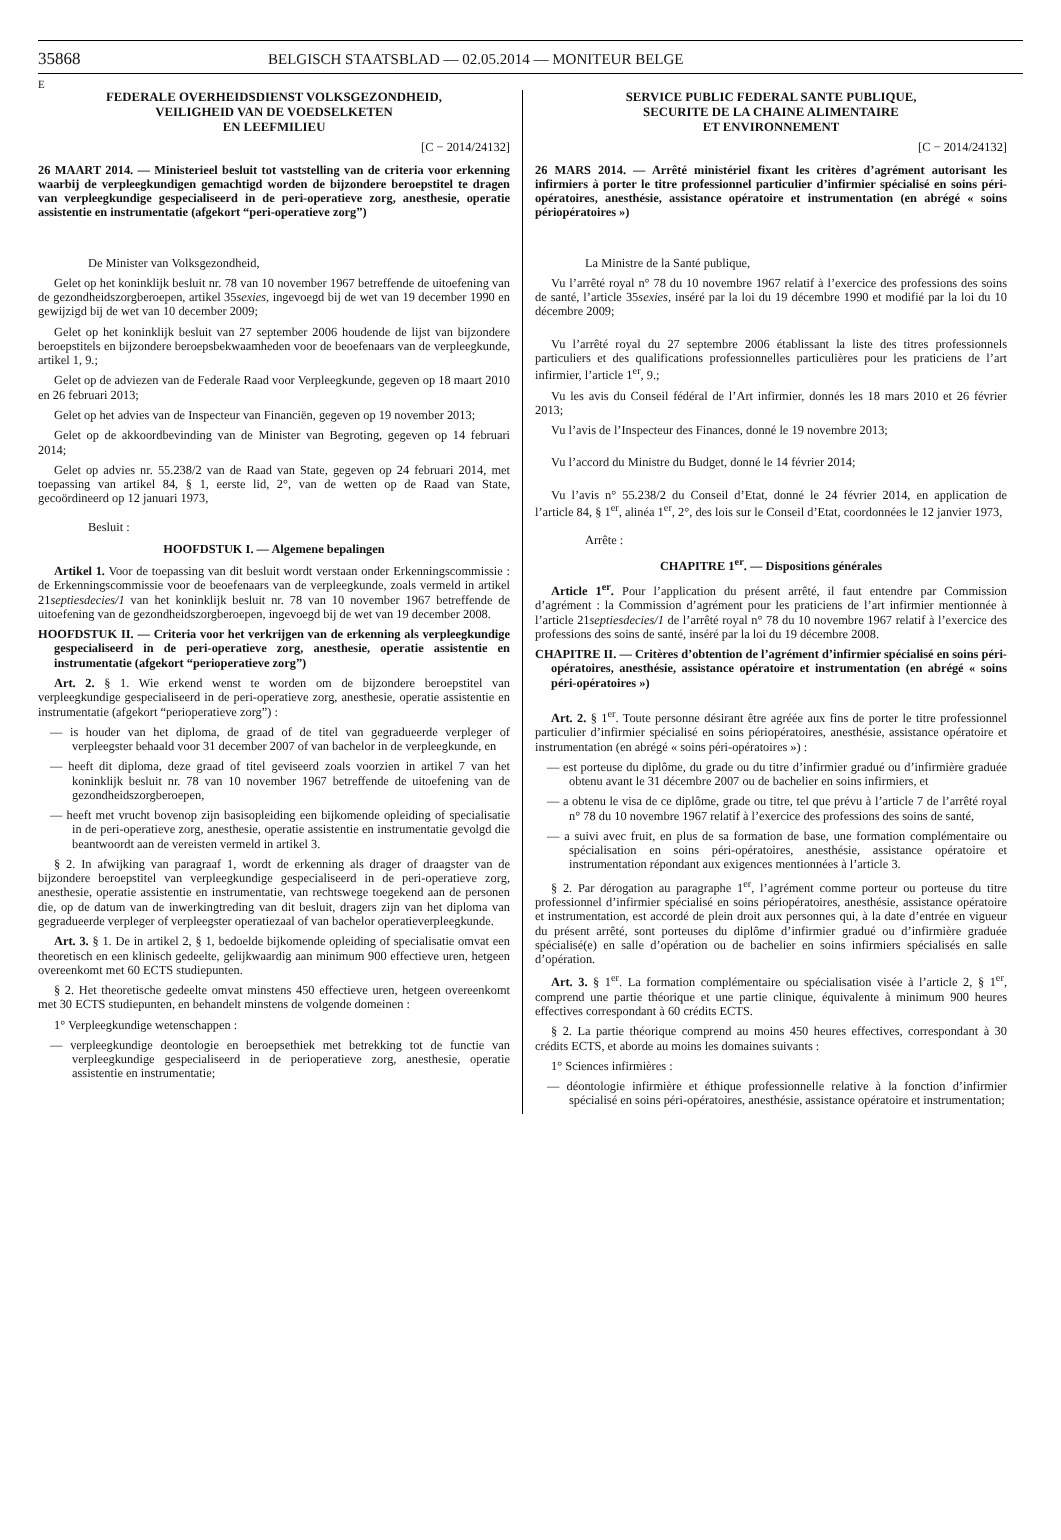35868 BELGISCH STAATSBLAD — 02.05.2014 — MONITEUR BELGE
E
FEDERALE OVERHEIDSDIENST VOLKSGEZONDHEID,
VEILIGHEID VAN DE VOEDSELKETEN
EN LEEFMILIEU
[C − 2014/24132]
26 MAART 2014. — Ministerieel besluit tot vaststelling van de criteria voor erkenning waarbij de verpleegkundigen gemachtigd worden de bijzondere beroepstitel te dragen van verpleegkundige gespecialiseerd in de peri-operatieve zorg, anesthesie, operatie assistentie en instrumentatie (afgekort “peri-operatieve zorg”)
De Minister van Volksgezondheid,
Gelet op het koninklijk besluit nr. 78 van 10 november 1967 betreffende de uitoefening van de gezondheidszorgberoepen, artikel 35sexies, ingevoegd bij de wet van 19 december 1990 en gewijzigd bij de wet van 10 december 2009;
Gelet op het koninklijk besluit van 27 september 2006 houdende de lijst van bijzondere beroepstitels en bijzondere beroepsbekwaamheden voor de beoefenaars van de verpleegkunde, artikel 1, 9.;
Gelet op de adviezen van de Federale Raad voor Verpleegkunde, gegeven op 18 maart 2010 en 26 februari 2013;
Gelet op het advies van de Inspecteur van Financiën, gegeven op 19 november 2013;
Gelet op de akkoordbevinding van de Minister van Begroting, gegeven op 14 februari 2014;
Gelet op advies nr. 55.238/2 van de Raad van State, gegeven op 24 februari 2014, met toepassing van artikel 84, § 1, eerste lid, 2°, van de wetten op de Raad van State, gecoördineerd op 12 januari 1973,
Besluit :
HOOFDSTUK I. — Algemene bepalingen
Artikel 1. Voor de toepassing van dit besluit wordt verstaan onder Erkenningscommissie : de Erkenningscommissie voor de beoefenaars van de verpleegkunde, zoals vermeld in artikel 21septiesdecies/1 van het koninklijk besluit nr. 78 van 10 november 1967 betreffende de uitoefening van de gezondheidszorgberoepen, ingevoegd bij de wet van 19 december 2008.
HOOFDSTUK II. — Criteria voor het verkrijgen van de erkenning als verpleegkundige gespecialiseerd in de peri-operatieve zorg, anesthesie, operatie assistentie en instrumentatie (afgekort “perioperatieve zorg”)
Art. 2. § 1. Wie erkend wenst te worden om de bijzondere beroepstitel van verpleegkundige gespecialiseerd in de peri-operatieve zorg, anesthesie, operatie assistentie en instrumentatie (afgekort “perioperatieve zorg”) :
— is houder van het diploma, de graad of de titel van gegradueerde verpleger of verpleegster behaald voor 31 december 2007 of van bachelor in de verpleegkunde, en
— heeft dit diploma, deze graad of titel geviseerd zoals voorzien in artikel 7 van het koninklijk besluit nr. 78 van 10 november 1967 betreffende de uitoefening van de gezondheidszorgberoepen,
— heeft met vrucht bovenop zijn basisopleiding een bijkomende opleiding of specialisatie in de peri-operatieve zorg, anesthesie, operatie assistentie en instrumentatie gevolgd die beantwoordt aan de vereisten vermeld in artikel 3.
§ 2. In afwijking van paragraaf 1, wordt de erkenning als drager of draagster van de bijzondere beroepstitel van verpleegkundige gespecialiseerd in de peri-operatieve zorg, anesthesie, operatie assistentie en instrumentatie, van rechtswege toegekend aan de personen die, op de datum van de inwerkingtreding van dit besluit, dragers zijn van het diploma van gegradueerde verpleger of verpleegster operatiezaal of van bachelor operatieverpleegkunde.
Art. 3. § 1. De in artikel 2, § 1, bedoelde bijkomende opleiding of specialisatie omvat een theoretisch en een klinisch gedeelte, gelijkwaardig aan minimum 900 effectieve uren, hetgeen overeenkomt met 60 ECTS studiepunten.
§ 2. Het theoretische gedeelte omvat minstens 450 effectieve uren, hetgeen overeenkomt met 30 ECTS studiepunten, en behandelt minstens de volgende domeinen :
1° Verpleegkundige wetenschappen :
— verpleegkundige deontologie en beroepsethiek met betrekking tot de functie van verpleegkundige gespecialiseerd in de perioperatieve zorg, anesthesie, operatie assistentie en instrumentatie;
SERVICE PUBLIC FEDERAL SANTE PUBLIQUE,
SECURITE DE LA CHAINE ALIMENTAIRE
ET ENVIRONNEMENT
[C − 2014/24132]
26 MARS 2014. — Arrêté ministériel fixant les critères d’agrément autorisant les infirmiers à porter le titre professionnel particulier d’infirmier spécialisé en soins péri-opératoires, anesthésie, assistance opératoire et instrumentation (en abrégé « soins périopératoires »)
La Ministre de la Santé publique,
Vu l’arrêté royal n° 78 du 10 novembre 1967 relatif à l’exercice des professions des soins de santé, l’article 35sexies, inséré par la loi du 19 décembre 1990 et modifié par la loi du 10 décembre 2009;
Vu l’arrêté royal du 27 septembre 2006 établissant la liste des titres professionnels particuliers et des qualifications professionnelles particulières pour les praticiens de l’art infirmier, l’article 1<sup>er</sup>, 9.;
Vu les avis du Conseil fédéral de l’Art infirmier, donnés les 18 mars 2010 et 26 février 2013;
Vu l’avis de l’Inspecteur des Finances, donné le 19 novembre 2013;
Vu l’accord du Ministre du Budget, donné le 14 février 2014;
Vu l’avis n° 55.238/2 du Conseil d’Etat, donné le 24 février 2014, en application de l’article 84, § 1<sup>er</sup>, alinéa 1<sup>er</sup>, 2°, des lois sur le Conseil d’Etat, coordonnées le 12 janvier 1973,
Arrête :
CHAPITRE 1<sup>er</sup>. — Dispositions générales
Article 1<sup>er</sup>. Pour l’application du présent arrêté, il faut entendre par Commission d’agrément : la Commission d’agrément pour les praticiens de l’art infirmier mentionnée à l’article 21septiesdecies/1 de l’arrêté royal n° 78 du 10 novembre 1967 relatif à l’exercice des professions des soins de santé, inséré par la loi du 19 décembre 2008.
CHAPITRE II. — Critères d’obtention de l’agrément d’infirmier spécialisé en soins péri-opératoires, anesthésie, assistance opératoire et instrumentation (en abrégé « soins péri-opératoires »)
Art. 2. § 1<sup>er</sup>. Toute personne désirant être agréée aux fins de porter le titre professionnel particulier d’infirmier spécialisé en soins périopératoires, anesthésie, assistance opératoire et instrumentation (en abrégé « soins péri-opératoires ») :
— est porteuse du diplôme, du grade ou du titre d’infirmier gradué ou d’infirmière graduée obtenu avant le 31 décembre 2007 ou de bachelier en soins infirmiers, et
— a obtenu le visa de ce diplôme, grade ou titre, tel que prévu à l’article 7 de l’arrêté royal n° 78 du 10 novembre 1967 relatif à l’exercice des professions des soins de santé,
— a suivi avec fruit, en plus de sa formation de base, une formation complémentaire ou spécialisation en soins péri-opératoires, anesthésie, assistance opératoire et instrumentation répondant aux exigences mentionnées à l’article 3.
§ 2. Par dérogation au paragraphe 1<sup>er</sup>, l’agrément comme porteur ou porteuse du titre professionnel d’infirmier spécialisé en soins périopératoires, anesthésie, assistance opératoire et instrumentation, est accordé de plein droit aux personnes qui, à la date d’entrée en vigueur du présent arrêté, sont porteuses du diplôme d’infirmier gradué ou d’infirmière graduée spécialisé(e) en salle d’opération ou de bachelier en soins infirmiers spécialisés en salle d’opération.
Art. 3. § 1<sup>er</sup>. La formation complémentaire ou spécialisation visée à l’article 2, § 1<sup>er</sup>, comprend une partie théorique et une partie clinique, équivalente à minimum 900 heures effectives correspondant à 60 crédits ECTS.
§ 2. La partie théorique comprend au moins 450 heures effectives, correspondant à 30 crédits ECTS, et aborde au moins les domaines suivants :
1° Sciences infirmières :
— déontologie infirmière et éthique professionnelle relative à la fonction d’infirmier spécialisé en soins péri-opératoires, anesthésie, assistance opératoire et instrumentation;